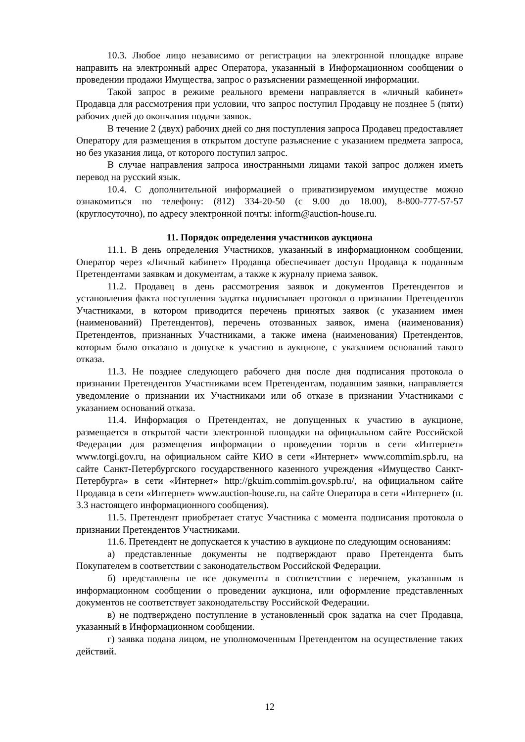10.3. Любое лицо независимо от регистрации на электронной площадке вправе направить на электронный адрес Оператора, указанный в Информационном сообщении о проведении продажи Имущества, запрос о разъяснении размещенной информации.
Такой запрос в режиме реального времени направляется в «личный кабинет» Продавца для рассмотрения при условии, что запрос поступил Продавцу не позднее 5 (пяти) рабочих дней до окончания подачи заявок.
В течение 2 (двух) рабочих дней со дня поступления запроса Продавец предоставляет Оператору для размещения в открытом доступе разъяснение с указанием предмета запроса, но без указания лица, от которого поступил запрос.
В случае направления запроса иностранными лицами такой запрос должен иметь перевод на русский язык.
10.4. С дополнительной информацией о приватизируемом имуществе можно ознакомиться по телефону: (812) 334-20-50 (с 9.00 до 18.00), 8-800-777-57-57 (круглосуточно), по адресу электронной почты: inform@auction-house.ru.
11. Порядок определения участников аукциона
11.1. В день определения Участников, указанный в информационном сообщении, Оператор через «Личный кабинет» Продавца обеспечивает доступ Продавца к поданным Претендентами заявкам и документам, а также к журналу приема заявок.
11.2. Продавец в день рассмотрения заявок и документов Претендентов и установления факта поступления задатка подписывает протокол о признании Претендентов Участниками, в котором приводится перечень принятых заявок (с указанием имен (наименований) Претендентов), перечень отозванных заявок, имена (наименования) Претендентов, признанных Участниками, а также имена (наименования) Претендентов, которым было отказано в допуске к участию в аукционе, с указанием оснований такого отказа.
11.3. Не позднее следующего рабочего дня после дня подписания протокола о признании Претендентов Участниками всем Претендентам, подавшим заявки, направляется уведомление о признании их Участниками или об отказе в признании Участниками с указанием оснований отказа.
11.4. Информация о Претендентах, не допущенных к участию в аукционе, размещается в открытой части электронной площадки на официальном сайте Российской Федерации для размещения информации о проведении торгов в сети «Интернет» www.torgi.gov.ru, на официальном сайте КИО в сети «Интернет» www.commim.spb.ru, на сайте Санкт-Петербургского государственного казенного учреждения «Имущество Санкт-Петербурга» в сети «Интернет» http://gkuim.commim.gov.spb.ru/, на официальном сайте Продавца в сети «Интернет» www.auction-house.ru, на сайте Оператора в сети «Интернет» (п. 3.3 настоящего информационного сообщения).
11.5. Претендент приобретает статус Участника с момента подписания протокола о признании Претендентов Участниками.
11.6. Претендент не допускается к участию в аукционе по следующим основаниям:
а) представленные документы не подтверждают право Претендента быть Покупателем в соответствии с законодательством Российской Федерации.
б) представлены не все документы в соответствии с перечнем, указанным в информационном сообщении о проведении аукциона, или оформление представленных документов не соответствует законодательству Российской Федерации.
в) не подтверждено поступление в установленный срок задатка на счет Продавца, указанный в Информационном сообщении.
г) заявка подана лицом, не уполномоченным Претендентом на осуществление таких действий.
12